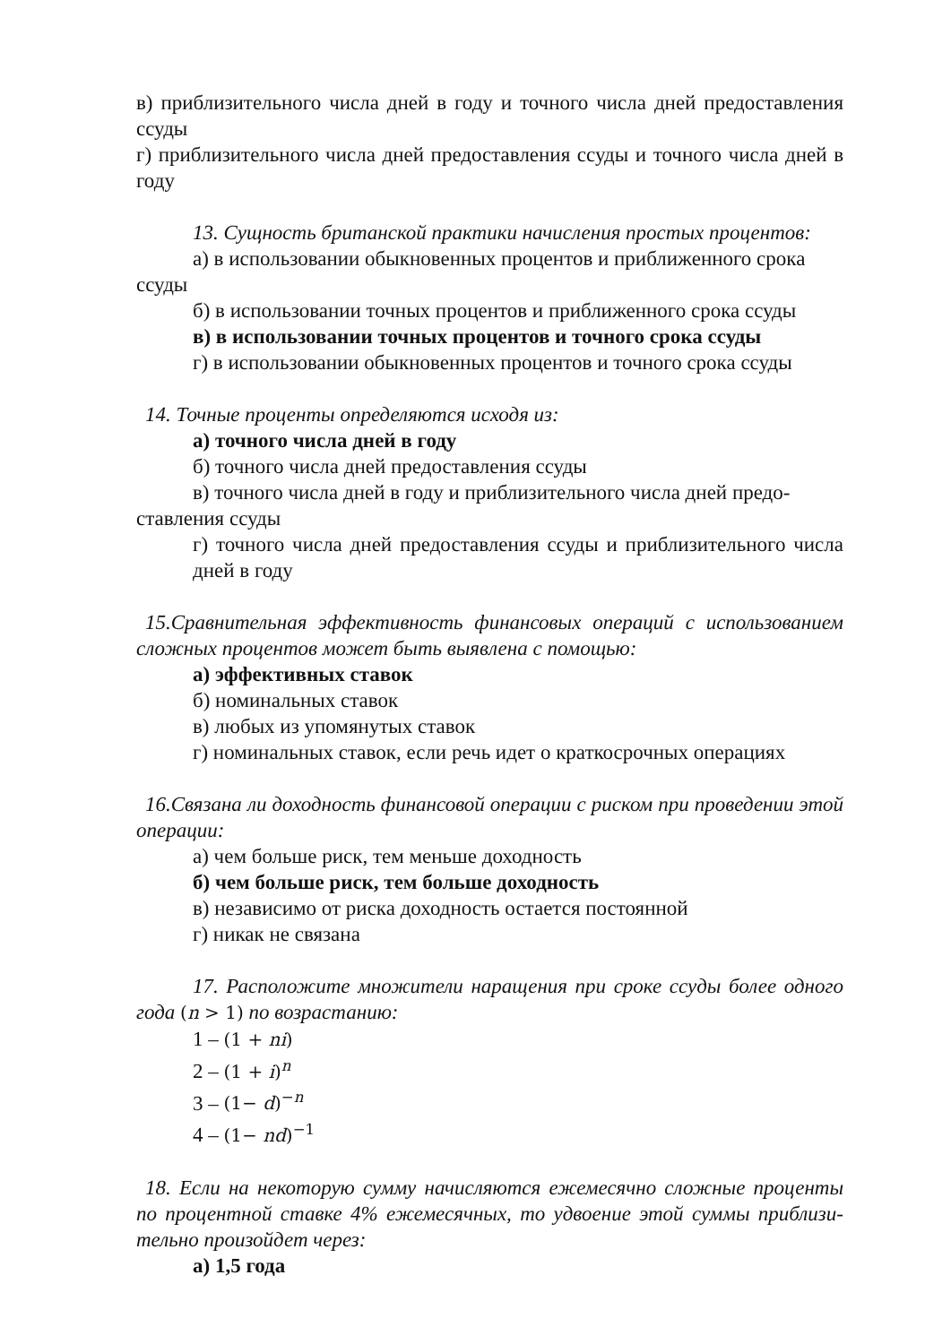в) приблизительного числа дней в году и точного числа дней предоставления ссуды
г) приблизительного числа дней предоставления ссуды и точного числа дней в году
13. Сущность британской практики начисления простых процентов:
а) в использовании обыкновенных процентов и приближенного срока
ссуды
б) в использовании точных процентов и приближенного срока ссуды
в) в использовании точных процентов и точного срока ссуды
г) в использовании обыкновенных процентов и точного срока ссуды
14. Точные проценты определяются исходя из:
а) точного числа дней в году
б) точного числа дней предоставления ссуды
в) точного числа дней в году и приблизительного числа дней предо-
ставления ссуды
г) точного числа дней предоставления ссуды и приблизительного числа дней в году
15.Сравнительная эффективность финансовых операций с использованием сложных процентов может быть выявлена с помощью:
а) эффективных ставок
б) номинальных ставок
в) любых из упомянутых ставок
г) номинальных ставок, если речь идет о краткосрочных операциях
16.Связана ли доходность финансовой операции с риском при проведении этой операции:
а) чем больше риск, тем меньше доходность
б) чем больше риск, тем больше доходность
в) независимо от риска доходность остается постоянной
г) никак не связана
17. Расположите множители наращения при сроке ссуды более одного года (n > 1) по возрастанию:
1 – (1 + ni)
2 – (1 + i)<sup>n</sup>
3 – (1− d)<sup>−n</sup>
4 – (1− nd)<sup>−1</sup>
18. Если на некоторую сумму начисляются ежемесячно сложные проценты по процентной ставке 4% ежемесячных, то удвоение этой суммы приблизи-тельно произойдет через:
а) 1,5 года